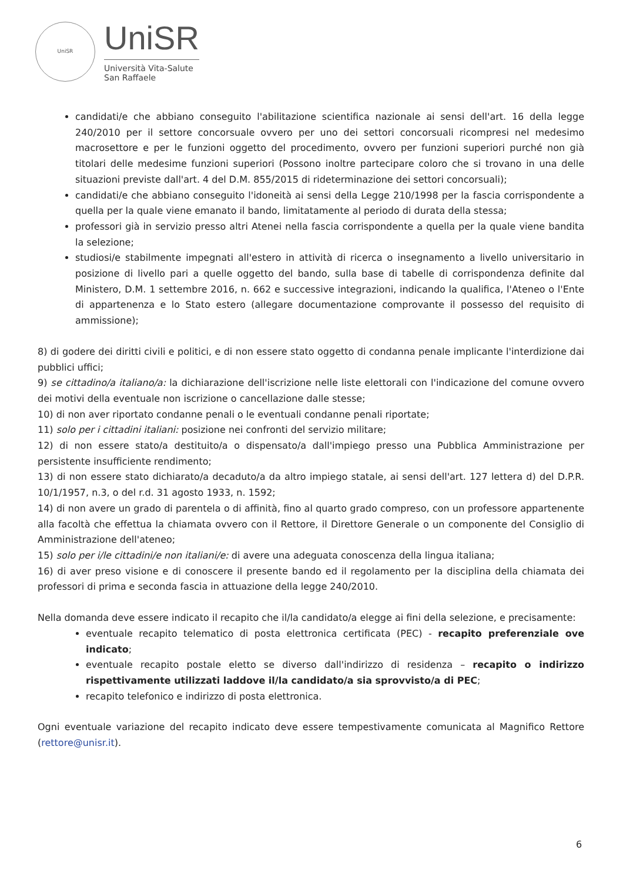UniSR
UniSR
Università Vita-Salute
San Raffaele
candidati/e che abbiano conseguito l'abilitazione scientifica nazionale ai sensi dell'art. 16 della legge 240/2010 per il settore concorsuale ovvero per uno dei settori concorsuali ricompresi nel medesimo macrosettore e per le funzioni oggetto del procedimento, ovvero per funzioni superiori purché non già titolari delle medesime funzioni superiori (Possono inoltre partecipare coloro che si trovano in una delle situazioni previste dall'art. 4 del D.M. 855/2015 di rideterminazione dei settori concorsuali);
candidati/e che abbiano conseguito l'idoneità ai sensi della Legge 210/1998 per la fascia corrispondente a quella per la quale viene emanato il bando, limitatamente al periodo di durata della stessa;
professori già in servizio presso altri Atenei nella fascia corrispondente a quella per la quale viene bandita la selezione;
studiosi/e stabilmente impegnati all'estero in attività di ricerca o insegnamento a livello universitario in posizione di livello pari a quelle oggetto del bando, sulla base di tabelle di corrispondenza definite dal Ministero, D.M. 1 settembre 2016, n. 662 e successive integrazioni, indicando la qualifica, l'Ateneo o l'Ente di appartenenza e lo Stato estero (allegare documentazione comprovante il possesso del requisito di ammissione);
8) di godere dei diritti civili e politici, e di non essere stato oggetto di condanna penale implicante l'interdizione dai pubblici uffici;
9) se cittadino/a italiano/a: la dichiarazione dell'iscrizione nelle liste elettorali con l'indicazione del comune ovvero dei motivi della eventuale non iscrizione o cancellazione dalle stesse;
10) di non aver riportato condanne penali o le eventuali condanne penali riportate;
11) solo per i cittadini italiani: posizione nei confronti del servizio militare;
12) di non essere stato/a destituito/a o dispensato/a dall'impiego presso una Pubblica Amministrazione per persistente insufficiente rendimento;
13) di non essere stato dichiarato/a decaduto/a da altro impiego statale, ai sensi dell'art. 127 lettera d) del D.P.R. 10/1/1957, n.3, o del r.d. 31 agosto 1933, n. 1592;
14) di non avere un grado di parentela o di affinità, fino al quarto grado compreso, con un professore appartenente alla facoltà che effettua la chiamata ovvero con il Rettore, il Direttore Generale o un componente del Consiglio di Amministrazione dell'ateneo;
15) solo per i/le cittadini/e non italiani/e: di avere una adeguata conoscenza della lingua italiana;
16) di aver preso visione e di conoscere il presente bando ed il regolamento per la disciplina della chiamata dei professori di prima e seconda fascia in attuazione della legge 240/2010.
Nella domanda deve essere indicato il recapito che il/la candidato/a elegge ai fini della selezione, e precisamente:
eventuale recapito telematico di posta elettronica certificata (PEC) - recapito preferenziale ove indicato;
eventuale recapito postale eletto se diverso dall'indirizzo di residenza – recapito o indirizzo rispettivamente utilizzati laddove il/la candidato/a sia sprovvisto/a di PEC;
recapito telefonico e indirizzo di posta elettronica.
Ogni eventuale variazione del recapito indicato deve essere tempestivamente comunicata al Magnifico Rettore (rettore@unisr.it).
6